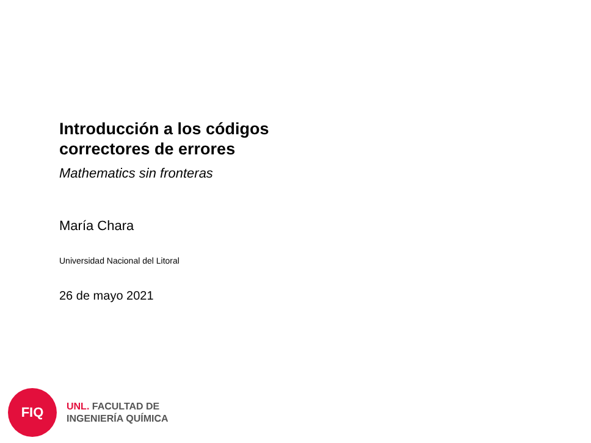Introducción a los códigos
correctores de errores
Mathematics sin fronteras
María Chara
Universidad Nacional del Litoral
26 de mayo 2021
FIQ
UNL. FACULTAD DE
INGENIERÍA QUÍMICA